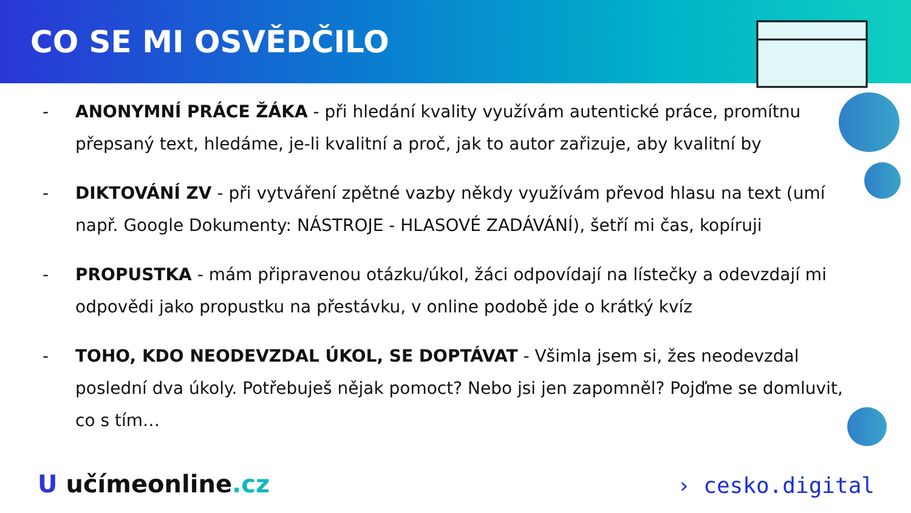CO SE MI OSVĚDČILO
- ANONYMNÍ PRÁCE ŽÁKA - při hledání kvality využívám autentické práce, promítnu přepsaný text, hledáme, je-li kvalitní a proč, jak to autor zařizuje, aby kvalitní by
- DIKTOVÁNÍ ZV - při vytváření zpětné vazby někdy využívám převod hlasu na text (umí např. Google Dokumenty: NÁSTROJE - HLASOVÉ ZADÁVÁNÍ), šetří mi čas, kopíruji
- PROPUSTKA - mám připravenou otázku/úkol, žáci odpovídají na lístečky a odevzdají mi odpovědi jako propustku na přestávku, v online podobě jde o krátký kvíz
- TOHO, KDO NEODEVZDAL ÚKOL, SE DOPTÁVAT - Všimla jsem si, žes neodevzdal poslední dva úkoly. Potřebuješ nějak pomoct? Nebo jsi jen zapomněl? Pojďme se domluvit, co s tím…
U učímeonline.cz › cesko.digital